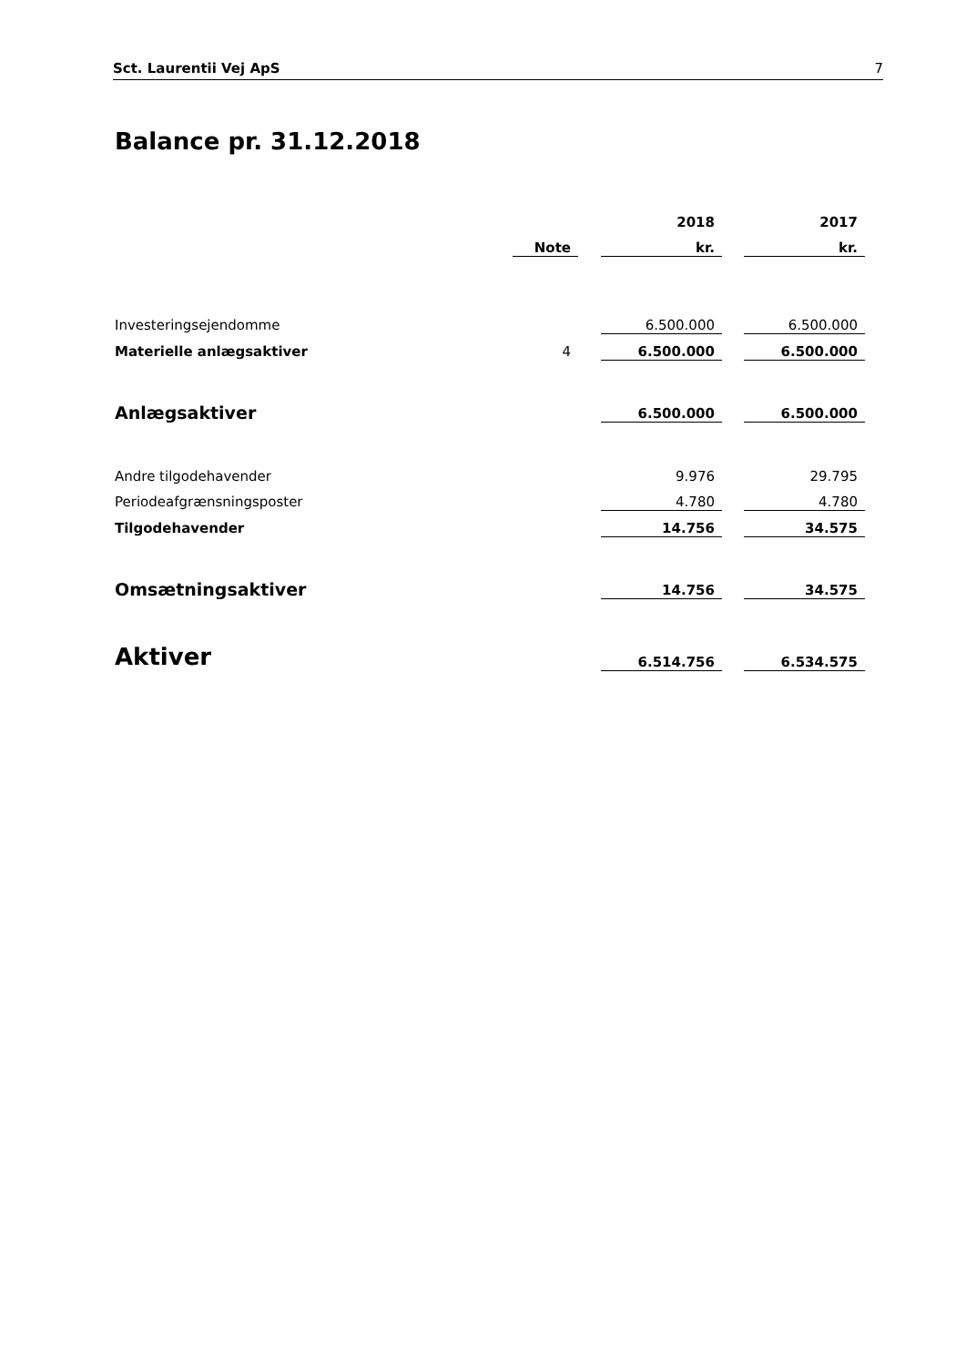Sct. Laurentii Vej ApS 7
Balance pr. 31.12.2018
| | | | 2018 | | 2017 |
| --- | --- | --- | --- | --- | --- |
| | Note | | kr. | | kr. |
| Investeringsejendomme | | | 6.500.000 | | 6.500.000 |
| Materielle anlægsaktiver | 4 | | 6.500.000 | | 6.500.000 |
| Anlægsaktiver | | | 6.500.000 | | 6.500.000 |
| Andre tilgodehavender | | | 9.976 | | 29.795 |
| Periodeafgrænsningsposter | | | 4.780 | | 4.780 |
| Tilgodehavender | | | 14.756 | | 34.575 |
| Omsætningsaktiver | | | 14.756 | | 34.575 |
| Aktiver | | | 6.514.756 | | 6.534.575 |